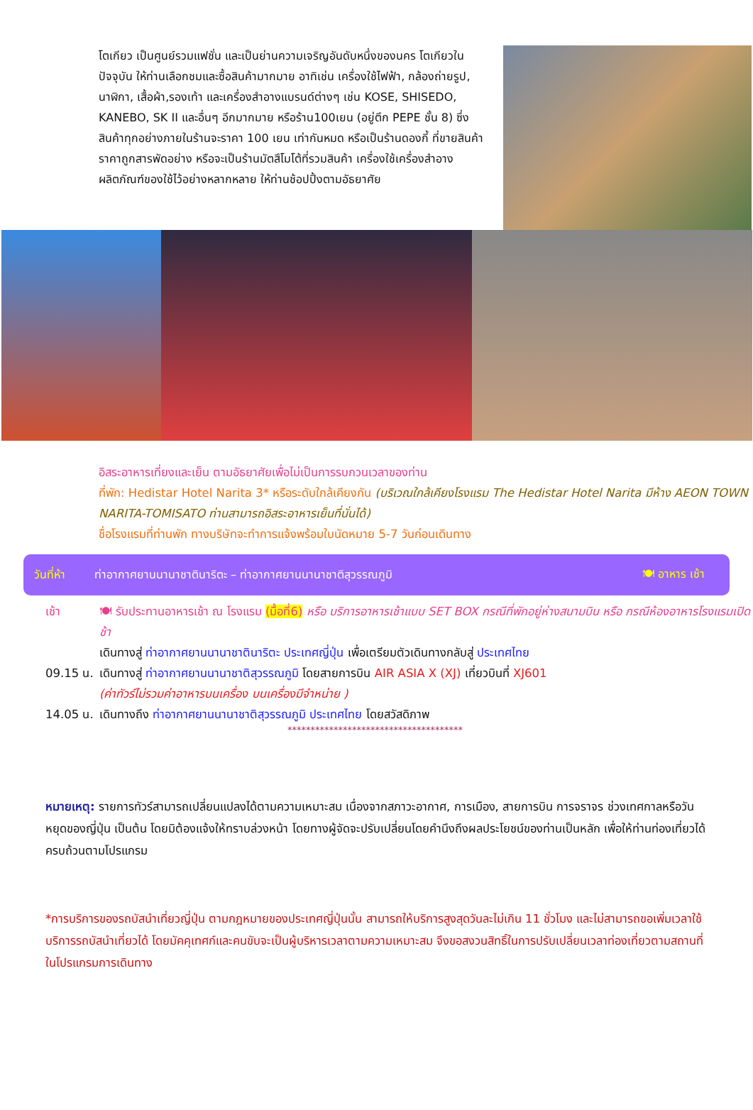โตเกียว เป็นศูนย์รวมแฟชั่น และเป็นย่านความเจริญอันดับหนึ่งของนคร โตเกียวในปัจจุบัน ให้ท่านเลือกชมและซื้อสินค้ามากมาย อาทิเช่น เครื่องใช้ไฟฟ้า, กล้องถ่ายรูป, นาฬิกา, เสื้อผ้า,รองเท้า และเครื่องสำอางแบรนด์ต่างๆ เช่น KOSE, SHISEDO, KANEBO, SK II และอื่นๆ อีกมากมาย หรือร้าน100เยน (อยู่ตึก PEPE ชั้น 8) ซึ่งสินค้าทุกอย่างภายในร้านจะราคา 100 เยน เท่ากันหมด หรือเป็นร้านดองกี้ ที่ขายสินค้าราคาถูกสารพัดอย่าง หรือจะเป็นร้านมัตสึโมโต้ที่รวมสินค้า เครื่องใช้เครื่องสำอาง ผลิตภัณฑ์ของใช้ไว้อย่างหลากหลาย ให้ท่านช้อปปิ้งตามอัธยาศัย
อิสระอาหารเที่ยงและเย็น ตามอัธยาศัยเพื่อไม่เป็นการรบกวนเวลาของท่าน
ที่พัก: Hedistar Hotel Narita 3* หรือระดับใกล้เคียงกัน (บริเวณใกล้เคียงโรงแรม The Hedistar Hotel Narita มีห้าง AEON TOWN NARITA-TOMISATO ท่านสามารถอิสระอาหารเย็นที่นั่นได้)
ชื่อโรงแรมที่ท่านพัก ทางบริษัทจะทำการแจ้งพร้อมใบนัดหมาย 5-7 วันก่อนเดินทาง
วันที่ห้า ท่าอากาศยานนานาชาตินาริตะ – ท่าอากาศยานนานาชาติสุวรรณภูมิ 🍽 อาหาร เช้า
เช้า 🍽 รับประทานอาหารเช้า ณ โรงแรม (มื้อที่6) หรือ บริการอาหารเช้าแบบ SET BOX กรณีที่พักอยู่ห่างสนามบิน หรือ กรณีห้องอาหารโรงแรมเปิดช้า
เดินทางสู่ ท่าอากาศยานนานาชาตินาริตะ ประเทศญี่ปุ่น เพื่อเตรียมตัวเดินทางกลับสู่ ประเทศไทย
09.15 น. เดินทางสู่ ท่าอากาศยานนานาชาติสุวรรณภูมิ โดยสายการบิน AIR ASIA X (XJ) เที่ยวบินที่ XJ601
(ค่าทัวร์ไม่รวมค่าอาหารบนเครื่อง บนเครื่องมีจำหน่าย )
14.05 น. เดินทางถึง ท่าอากาศยานนานาชาติสุวรรณภูมิ ประเทศไทย โดยสวัสดิภาพ
**************************************
หมายเหตุ: รายการทัวร์สามารถเปลี่ยนแปลงได้ตามความเหมาะสม เนื่องจากสภาวะอากาศ, การเมือง, สายการบิน การจราจร ช่วงเทศกาลหรือวันหยุดของญี่ปุ่น เป็นต้น โดยมิต้องแจ้งให้ทราบล่วงหน้า โดยทางผู้จัดจะปรับเปลี่ยนโดยคำนึงถึงผลประโยชน์ของท่านเป็นหลัก เพื่อให้ท่านท่องเที่ยวได้ครบถ้วนตามโปรแกรม
*การบริการของรถบัสนำเที่ยวญี่ปุ่น ตามกฎหมายของประเทศญี่ปุ่นนั้น สามารถให้บริการสูงสุดวันละไม่เกิน 11 ชั่วโมง และไม่สามารถขอเพิ่มเวลาใช้บริการรถบัสนำเที่ยวได้ โดยมัคคุเทศก์และคนขับจะเป็นผู้บริหารเวลาตามความเหมาะสม จึงขอสงวนสิทธิ์ในการปรับเปลี่ยนเวลาท่องเที่ยวตามสถานที่ในโปรแกรมการเดินทาง